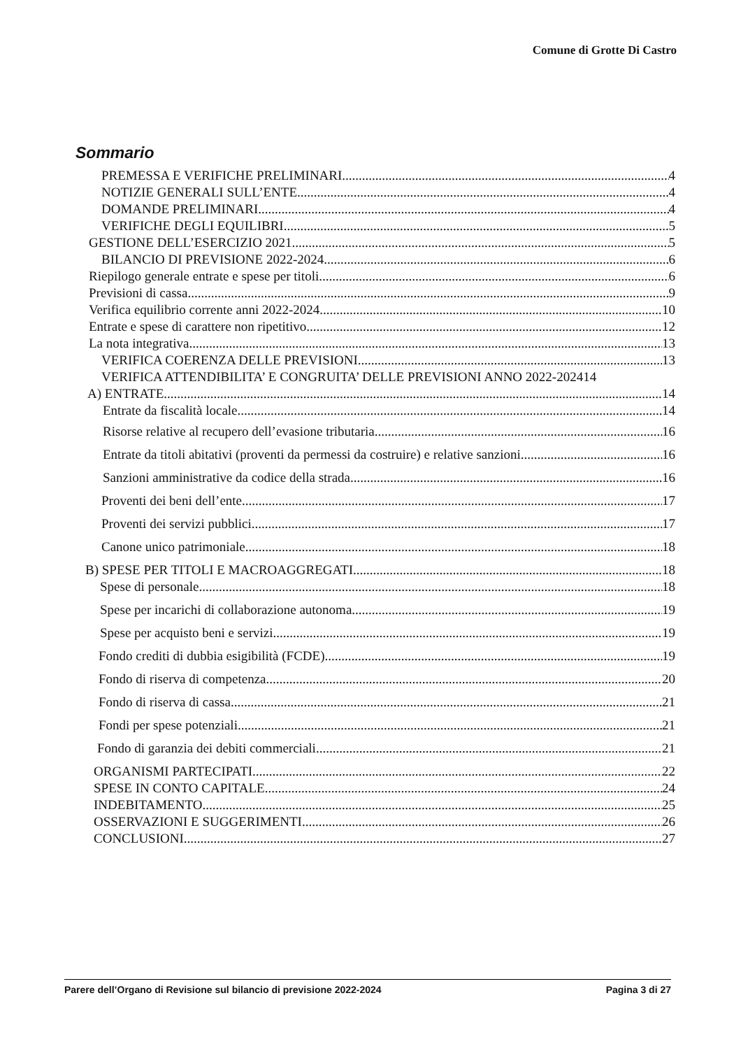Comune di Grotte Di Castro
Sommario
PREMESSA E VERIFICHE PRELIMINARI 4
NOTIZIE GENERALI SULL’ENTE 4
DOMANDE PRELIMINARI 4
VERIFICHE DEGLI EQUILIBRI 5
GESTIONE DELL’ESERCIZIO 2021 5
BILANCIO DI PREVISIONE 2022-2024 6
Riepilogo generale entrate e spese per titoli 6
Previsioni di cassa 9
Verifica equilibrio corrente anni 2022-2024 10
Entrate e spese di carattere non ripetitivo 12
La nota integrativa 13
VERIFICA COERENZA DELLE PREVISIONI 13
VERIFICA ATTENDIBILITA’ E CONGRUITA’ DELLE PREVISIONI ANNO 2022-2024 14
A) ENTRATE 14
Entrate da fiscalità locale 14
Risorse relative al recupero dell’evasione tributaria 16
Entrate da titoli abitativi (proventi da permessi da costruire) e relative sanzioni 16
Sanzioni amministrative da codice della strada 16
Proventi dei beni dell’ente 17
Proventi dei servizi pubblici 17
Canone unico patrimoniale 18
B) SPESE PER TITOLI E MACROAGGREGATI 18
Spese di personale 18
Spese per incarichi di collaborazione autonoma 19
Spese per acquisto beni e servizi 19
Fondo crediti di dubbia esigibilità (FCDE) 19
Fondo di riserva di competenza 20
Fondo di riserva di cassa 21
Fondi per spese potenziali 21
Fondo di garanzia dei debiti commerciali 21
ORGANISMI PARTECIPATI 22
SPESE IN CONTO CAPITALE 24
INDEBITAMENTO 25
OSSERVAZIONI E SUGGERIMENTI 26
CONCLUSIONI 27
Parere dell’Organo di Revisione sul bilancio di previsione 2022-2024 Pagina 3 di 27